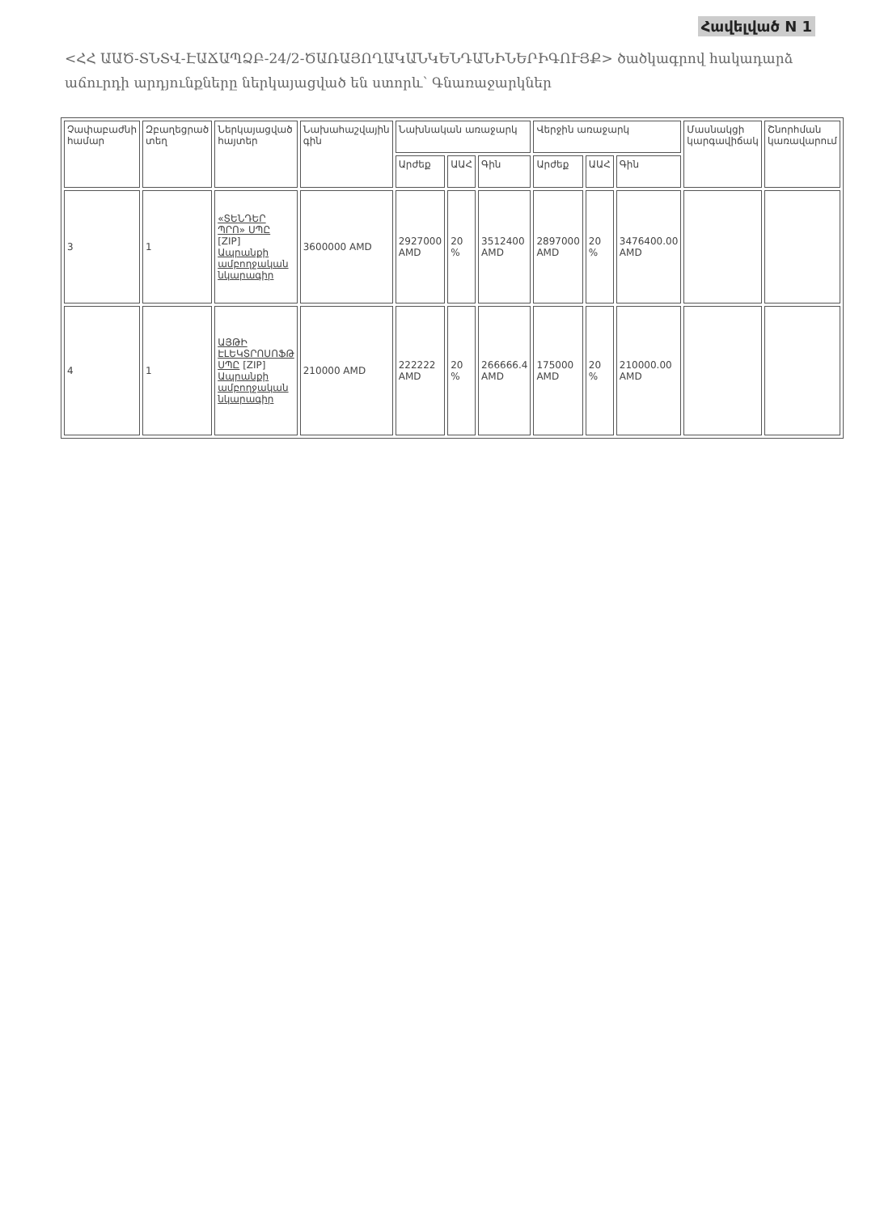Հավելված N 1
<ՀՀ ԱԱԾ-ՏՆՏՎ-ԷԱՃԱՊՁԲ-24/2-ԾԱՌԱՅՈՂԱԿԱՆԿԵՆԴԱՆԻՆԵՐԻԳՈՒՅՔ> ծածկագրով հակադարձ աճուրդի արդյունքները ներկայացված են ստորև՝ Գնառաջարկներ
| Չափաբաժնի համար | Զբաղեցրած տեղ | Ներկայացված հայտեր | Նախահաշվային գին | Նախնական առաջարկ | | | Վերջին առաջարկ | | | Մասնակցի կարգավիճակ | Շնորհման կառավարում |
| --- | --- | --- | --- | --- | --- | --- | --- | --- | --- | --- | --- |
| | | | | Արժեք | ԱԱՀ | Գին | Արժեք | ԱԱՀ | Գին | | |
| 3 | 1 | «ՏԵՆԴԵՐ ՊՐՈ» ՍՊԸ [ZIP] Ապրանքի ամբողջական նկարագիր | 3600000 AMD | 2927000 AMD | 20 % | 3512400 AMD | 2897000 AMD | 20 % | 3476400.00 AMD | | |
| 4 | 1 | ԱՅԹԻ ԷԼԵԿՏՐՈՍՈՖԹ ՍՊԸ [ZIP] Ապրանքի ամբողջական նկարագիր | 210000 AMD | 222222 AMD | 20 % | 266666.4 AMD | 175000 AMD | 20 % | 210000.00 AMD | | |